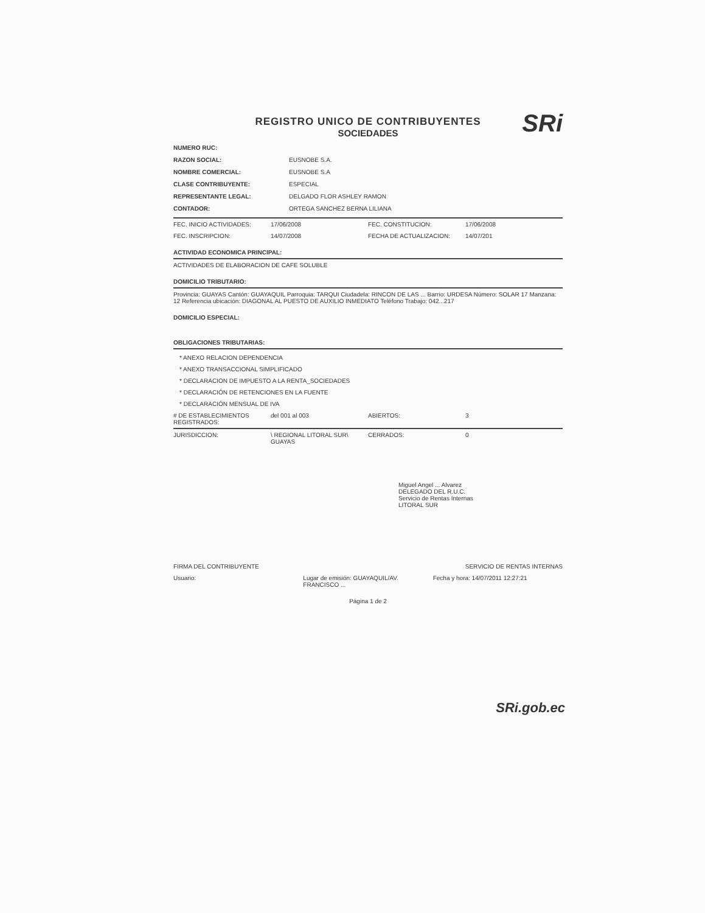SRi
REGISTRO UNICO DE CONTRIBUYENTES
SOCIEDADES
NUMERO RUC:
RAZON SOCIAL: EUSNOBE S.A.
NOMBRE COMERCIAL: EUSNOBE S.A
CLASE CONTRIBUYENTE: ESPECIAL
REPRESENTANTE LEGAL: DELGADO FLOR ASHLEY RAMON
CONTADOR: ORTEGA SANCHEZ BERNA LILIANA
FEC. INICIO ACTIVIDADES: 17/06/2008 FEC. CONSTITUCION: 17/06/2008
FEC. INSCRIPCION: 14/07/2008 FECHA DE ACTUALIZACION: 14/07/201
ACTIVIDAD ECONOMICA PRINCIPAL:
ACTIVIDADES DE ELABORACION DE CAFE SOLUBLE
DOMICILIO TRIBUTARIO:
Provincia: GUAYAS Cantón: GUAYAQUIL Parroquia: TARQUI Ciudadela: RINCON DE LAS ... Barrio: URDESA Número: SOLAR 17 Manzana: 12 Referencia ubicación: DIAGONAL AL PUESTO DE AUXILIO INMEDIATO Teléfono Trabajo: 042...217
DOMICILIO ESPECIAL:
OBLIGACIONES TRIBUTARIAS:
* ANEXO RELACION DEPENDENCIA
* ANEXO TRANSACCIONAL SIMPLIFICADO
* DECLARACION DE IMPUESTO A LA RENTA_SOCIEDADES
* DECLARACIÓN DE RETENCIONES EN LA FUENTE
* DECLARACIÓN MENSUAL DE IVA
# DE ESTABLECIMIENTOS REGISTRADOS: del 001 al 003 ABIERTOS: 3
JURISDICCION: \ REGIONAL LITORAL SUR\ GUAYAS CERRADOS: 0
Miguel Angel ... Alvarez
DELEGADO DEL R.U.C.
Servicio de Rentas Internas
LITORAL SUR
FIRMA DEL CONTRIBUYENTE SERVICIO DE RENTAS INTERNAS
Usuario: Lugar de emisión: GUAYAQUIL/AV. FRANCISCO ... Fecha y hora: 14/07/2011 12:27:21
Página 1 de 2
SRi.gob.ec